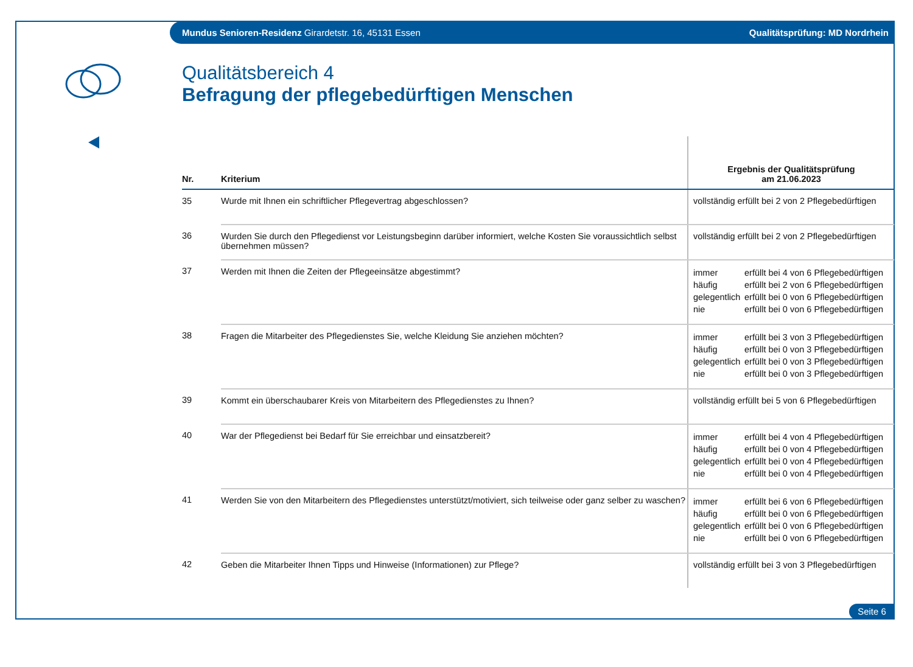Mundus Senioren-Residenz Girardetstr. 16, 45131 Essen Qualitätsprüfung: MD Nordrhein
Qualitätsbereich 4
Befragung der pflegebedürftigen Menschen
| Nr. | Kriterium | Ergebnis der Qualitätsprüfung am 21.06.2023 |
| --- | --- | --- |
| 35 | Wurde mit Ihnen ein schriftlicher Pflegevertrag abgeschlossen? | vollständig erfüllt bei 2 von 2 Pflegebedürftigen |
| 36 | Wurden Sie durch den Pflegedienst vor Leistungsbeginn darüber informiert, welche Kosten Sie voraussichtlich selbst übernehmen müssen? | vollständig erfüllt bei 2 von 2 Pflegebedürftigen |
| 37 | Werden mit Ihnen die Zeiten der Pflegeeinsätze abgestimmt? | immer erfüllt bei 4 von 6 Pflegebedürftigen häufig erfüllt bei 2 von 6 Pflegebedürftigen gelegentlich erfüllt bei 0 von 6 Pflegebedürftigen nie erfüllt bei 0 von 6 Pflegebedürftigen |
| 38 | Fragen die Mitarbeiter des Pflegedienstes Sie, welche Kleidung Sie anziehen möchten? | immer erfüllt bei 3 von 3 Pflegebedürftigen häufig erfüllt bei 0 von 3 Pflegebedürftigen gelegentlich erfüllt bei 0 von 3 Pflegebedürftigen nie erfüllt bei 0 von 3 Pflegebedürftigen |
| 39 | Kommt ein überschaubarer Kreis von Mitarbeitern des Pflegedienstes zu Ihnen? | vollständig erfüllt bei 5 von 6 Pflegebedürftigen |
| 40 | War der Pflegedienst bei Bedarf für Sie erreichbar und einsatzbereit? | immer erfüllt bei 4 von 4 Pflegebedürftigen häufig erfüllt bei 0 von 4 Pflegebedürftigen gelegentlich erfüllt bei 0 von 4 Pflegebedürftigen nie erfüllt bei 0 von 4 Pflegebedürftigen |
| 41 | Werden Sie von den Mitarbeitern des Pflegedienstes unterstützt/motiviert, sich teilweise oder ganz selber zu waschen? | immer erfüllt bei 6 von 6 Pflegebedürftigen häufig erfüllt bei 0 von 6 Pflegebedürftigen gelegentlich erfüllt bei 0 von 6 Pflegebedürftigen nie erfüllt bei 0 von 6 Pflegebedürftigen |
| 42 | Geben die Mitarbeiter Ihnen Tipps und Hinweise (Informationen) zur Pflege? | vollständig erfüllt bei 3 von 3 Pflegebedürftigen |
Seite 6